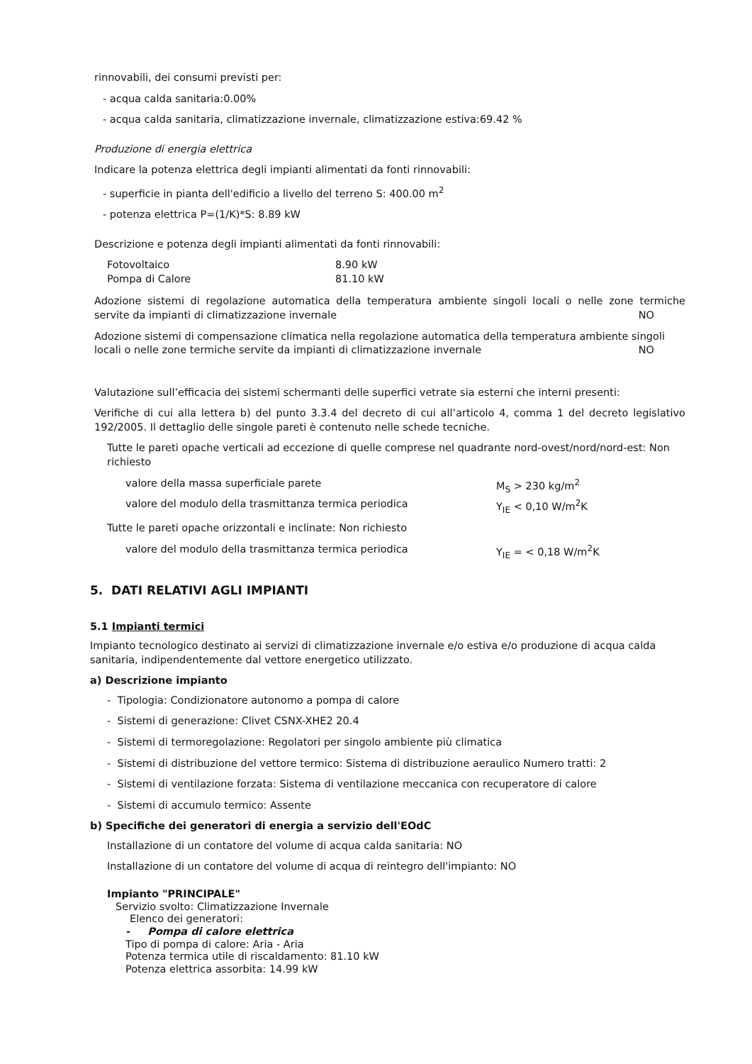rinnovabili, dei consumi previsti per:
- acqua calda sanitaria:0.00%
- acqua calda sanitaria, climatizzazione invernale, climatizzazione estiva:69.42 %
Produzione di energia elettrica
Indicare la potenza elettrica degli impianti alimentati da fonti rinnovabili:
- superficie in pianta dell'edificio a livello del terreno S: 400.00 m<sup>2</sup>
- potenza elettrica P=(1/K)*S: 8.89 kW
Descrizione e potenza degli impianti alimentati da fonti rinnovabili:
| Fotovoltaico | 8.90 kW |
| Pompa di Calore | 81.10 kW |
Adozione sistemi di regolazione automatica della temperatura ambiente singoli locali o nelle zone termiche servite da impianti di climatizzazione invernale NO
Adozione sistemi di compensazione climatica nella regolazione automatica della temperatura ambiente singoli locali o nelle zone termiche servite da impianti di climatizzazione invernale NO
Valutazione sull’efficacia dei sistemi schermanti delle superfici vetrate sia esterni che interni presenti:
Verifiche di cui alla lettera b) del punto 3.3.4 del decreto di cui all’articolo 4, comma 1 del decreto legislativo 192/2005. Il dettaglio delle singole pareti è contenuto nelle schede tecniche.
Tutte le pareti opache verticali ad eccezione di quelle comprese nel quadrante nord-ovest/nord/nord-est: Non richiesto
| valore della massa superficiale parete | M<sub>S</sub> > 230 kg/m<sup>2</sup> |
| valore del modulo della trasmittanza termica periodica | Y<sub>IE</sub> < 0,10 W/m<sup>2</sup>K |
Tutte le pareti opache orizzontali e inclinate: Non richiesto
| valore del modulo della trasmittanza termica periodica | Y<sub>IE</sub> = < 0,18 W/m<sup>2</sup>K |
5. DATI RELATIVI AGLI IMPIANTI
5.1 Impianti termici
Impianto tecnologico destinato ai servizi di climatizzazione invernale e/o estiva e/o produzione di acqua calda sanitaria, indipendentemente dal vettore energetico utilizzato.
a) Descrizione impianto
- Tipologia: Condizionatore autonomo a pompa di calore
- Sistemi di generazione: Clivet CSNX-XHE2 20.4
- Sistemi di termoregolazione: Regolatori per singolo ambiente più climatica
- Sistemi di distribuzione del vettore termico: Sistema di distribuzione aeraulico Numero tratti: 2
- Sistemi di ventilazione forzata: Sistema di ventilazione meccanica con recuperatore di calore
- Sistemi di accumulo termico: Assente
b) Specifiche dei generatori di energia a servizio dell'EOdC
Installazione di un contatore del volume di acqua calda sanitaria: NO
Installazione di un contatore del volume di acqua di reintegro dell'impianto: NO
Impianto "PRINCIPALE"
Servizio svolto: Climatizzazione Invernale
Elenco dei generatori:
- Pompa di calore elettrica
Tipo di pompa di calore: Aria - Aria
Potenza termica utile di riscaldamento: 81.10 kW
Potenza elettrica assorbita: 14.99 kW